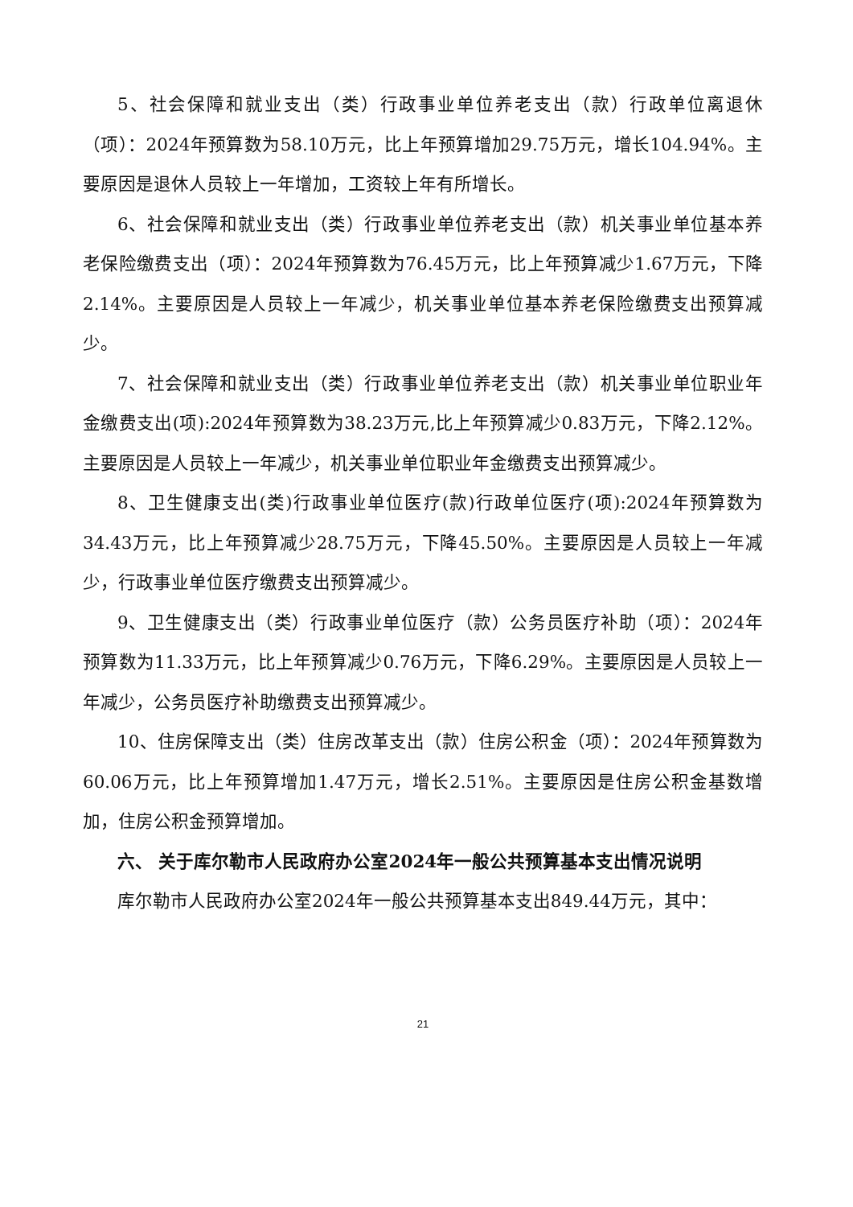5、社会保障和就业支出（类）行政事业单位养老支出（款）行政单位离退休（项）：2024年预算数为58.10万元，比上年预算增加29.75万元，增长104.94%。主要原因是退休人员较上一年增加，工资较上年有所增长。
6、社会保障和就业支出（类）行政事业单位养老支出（款）机关事业单位基本养老保险缴费支出（项）：2024年预算数为76.45万元，比上年预算减少1.67万元，下降2.14%。主要原因是人员较上一年减少，机关事业单位基本养老保险缴费支出预算减少。
7、社会保障和就业支出（类）行政事业单位养老支出（款）机关事业单位职业年金缴费支出(项):2024年预算数为38.23万元,比上年预算减少0.83万元，下降2.12%。主要原因是人员较上一年减少，机关事业单位职业年金缴费支出预算减少。
8、卫生健康支出(类)行政事业单位医疗(款)行政单位医疗(项):2024年预算数为34.43万元，比上年预算减少28.75万元，下降45.50%。主要原因是人员较上一年减少，行政事业单位医疗缴费支出预算减少。
9、卫生健康支出（类）行政事业单位医疗（款）公务员医疗补助（项）：2024年预算数为11.33万元，比上年预算减少0.76万元，下降6.29%。主要原因是人员较上一年减少，公务员医疗补助缴费支出预算减少。
10、住房保障支出（类）住房改革支出（款）住房公积金（项）：2024年预算数为60.06万元，比上年预算增加1.47万元，增长2.51%。主要原因是住房公积金基数增加，住房公积金预算增加。
六、 关于库尔勒市人民政府办公室2024年一般公共预算基本支出情况说明
库尔勒市人民政府办公室2024年一般公共预算基本支出849.44万元，其中：
21